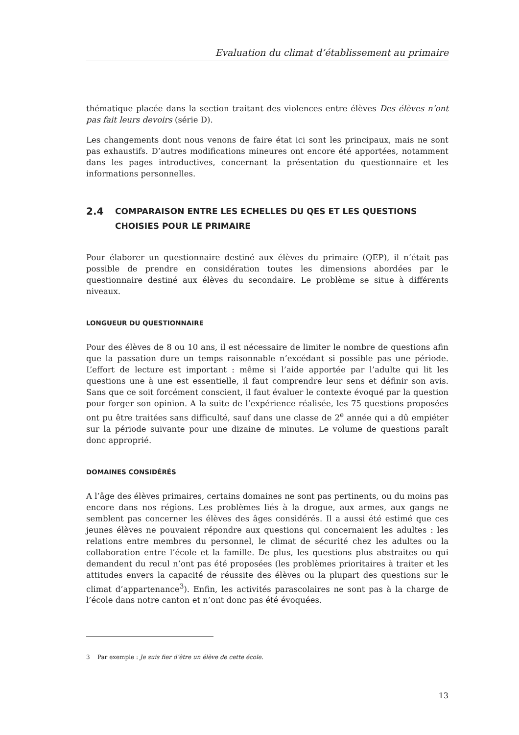Evaluation du climat d’établissement au primaire
thématique placée dans la section traitant des violences entre élèves Des élèves n’ont pas fait leurs devoirs (série D).
Les changements dont nous venons de faire état ici sont les principaux, mais ne sont pas exhaustifs. D’autres modifications mineures ont encore été apportées, notamment dans les pages introductives, concernant la présentation du questionnaire et les informations personnelles.
2.4 COMPARAISON ENTRE LES ECHELLES DU QES ET LES QUESTIONS CHOISIES POUR LE PRIMAIRE
Pour élaborer un questionnaire destiné aux élèves du primaire (QEP), il n’était pas possible de prendre en considération toutes les dimensions abordées par le questionnaire destiné aux élèves du secondaire. Le problème se situe à différents niveaux.
LONGUEUR DU QUESTIONNAIRE
Pour des élèves de 8 ou 10 ans, il est nécessaire de limiter le nombre de questions afin que la passation dure un temps raisonnable n’excédant si possible pas une période. L’effort de lecture est important : même si l’aide apportée par l’adulte qui lit les questions une à une est essentielle, il faut comprendre leur sens et définir son avis. Sans que ce soit forcément conscient, il faut évaluer le contexte évoqué par la question pour forger son opinion. A la suite de l’expérience réalisée, les 75 questions proposées ont pu être traitées sans difficulté, sauf dans une classe de 2<sup>e</sup> année qui a dû empiéter sur la période suivante pour une dizaine de minutes. Le volume de questions paraît donc approprié.
DOMAINES CONSIDÉRÉS
A l’âge des élèves primaires, certains domaines ne sont pas pertinents, ou du moins pas encore dans nos régions. Les problèmes liés à la drogue, aux armes, aux gangs ne semblent pas concerner les élèves des âges considérés. Il a aussi été estimé que ces jeunes élèves ne pouvaient répondre aux questions qui concernaient les adultes : les relations entre membres du personnel, le climat de sécurité chez les adultes ou la collaboration entre l’école et la famille. De plus, les questions plus abstraites ou qui demandent du recul n’ont pas été proposées (les problèmes prioritaires à traiter et les attitudes envers la capacité de réussite des élèves ou la plupart des questions sur le climat d’appartenance<sup>3</sup>). Enfin, les activités parascolaires ne sont pas à la charge de l’école dans notre canton et n’ont donc pas été évoquées.
3 Par exemple : Je suis fier d’être un élève de cette école.
13